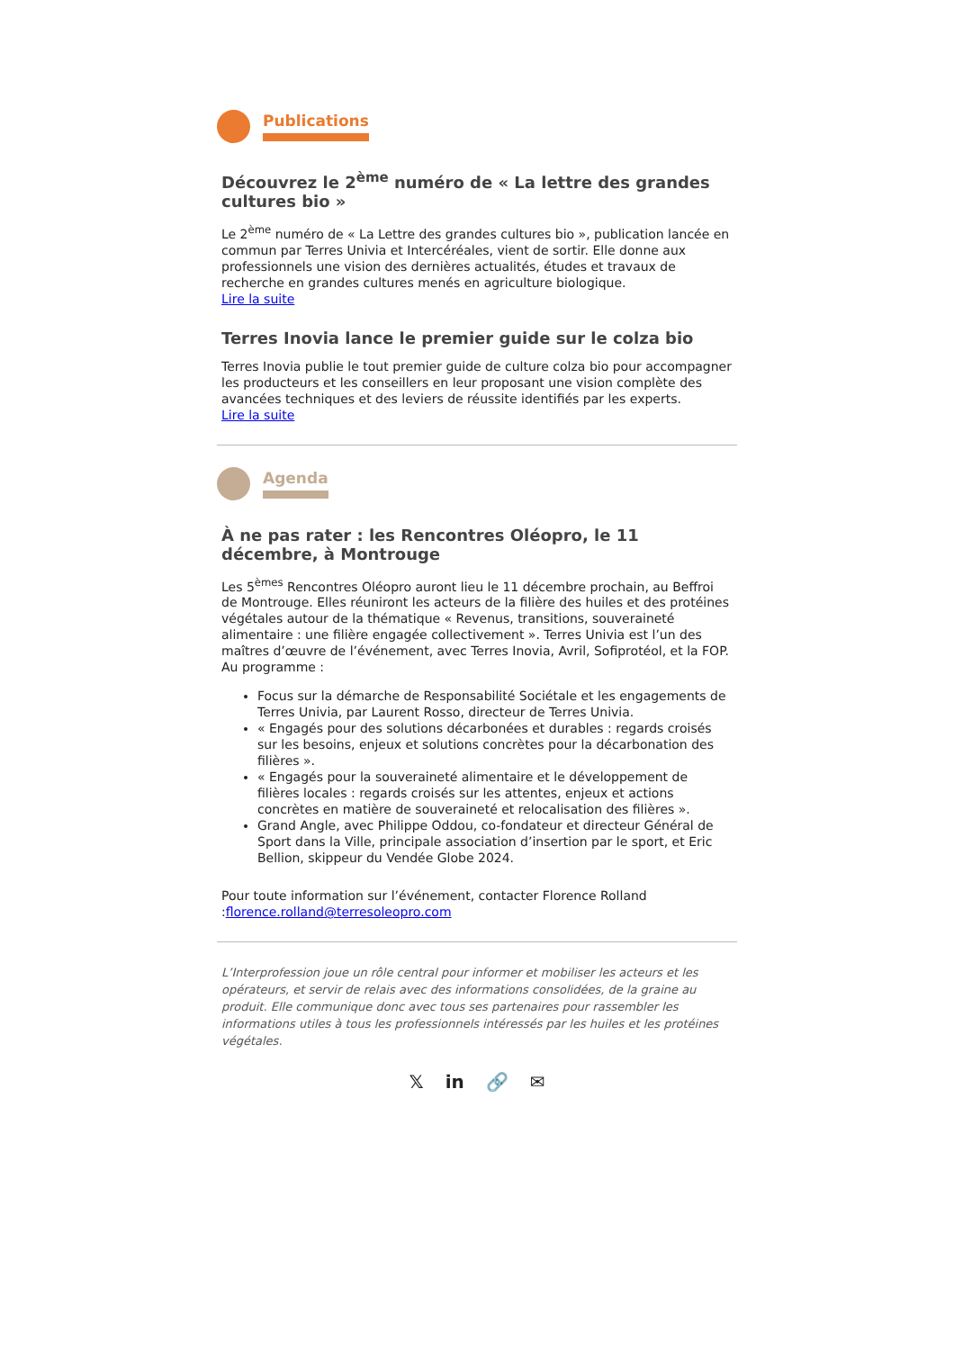Publications
Découvrez le 2<sup>ème</sup> numéro de « La lettre des grandes cultures bio »
Le 2<sup>ème</sup> numéro de « La Lettre des grandes cultures bio », publication lancée en commun par Terres Univia et Intercéréales, vient de sortir. Elle donne aux professionnels une vision des dernières actualités, études et travaux de recherche en grandes cultures menés en agriculture biologique.
Lire la suite
Terres Inovia lance le premier guide sur le colza bio
Terres Inovia publie le tout premier guide de culture colza bio pour accompagner les producteurs et les conseillers en leur proposant une vision complète des avancées techniques et des leviers de réussite identifiés par les experts.
Lire la suite
Agenda
À ne pas rater : les Rencontres Oléopro, le 11 décembre, à Montrouge
Les 5<sup>èmes</sup> Rencontres Oléopro auront lieu le 11 décembre prochain, au Beffroi de Montrouge. Elles réuniront les acteurs de la filière des huiles et des protéines végétales autour de la thématique « Revenus, transitions, souveraineté alimentaire : une filière engagée collectivement ». Terres Univia est l’un des maîtres d’œuvre de l’événement, avec Terres Inovia, Avril, Sofiprotéol, et la FOP.
Au programme :
Focus sur la démarche de Responsabilité Sociétale et les engagements de Terres Univia, par Laurent Rosso, directeur de Terres Univia.
« Engagés pour des solutions décarbonées et durables : regards croisés sur les besoins, enjeux et solutions concrètes pour la décarbonation des filières ».
« Engagés pour la souveraineté alimentaire et le développement de filières locales : regards croisés sur les attentes, enjeux et actions concrètes en matière de souveraineté et relocalisation des filières ».
Grand Angle, avec Philippe Oddou, co-fondateur et directeur Général de Sport dans la Ville, principale association d’insertion par le sport, et Eric Bellion, skippeur du Vendée Globe 2024.
Pour toute information sur l’événement, contacter Florence Rolland :florence.rolland@terresoleopro.com
L’Interprofession joue un rôle central pour informer et mobiliser les acteurs et les opérateurs, et servir de relais avec des informations consolidées, de la graine au produit. Elle communique donc avec tous ses partenaires pour rassembler les informations utiles à tous les professionnels intéressés par les huiles et les protéines végétales.
𝕏in 🔗 ✉